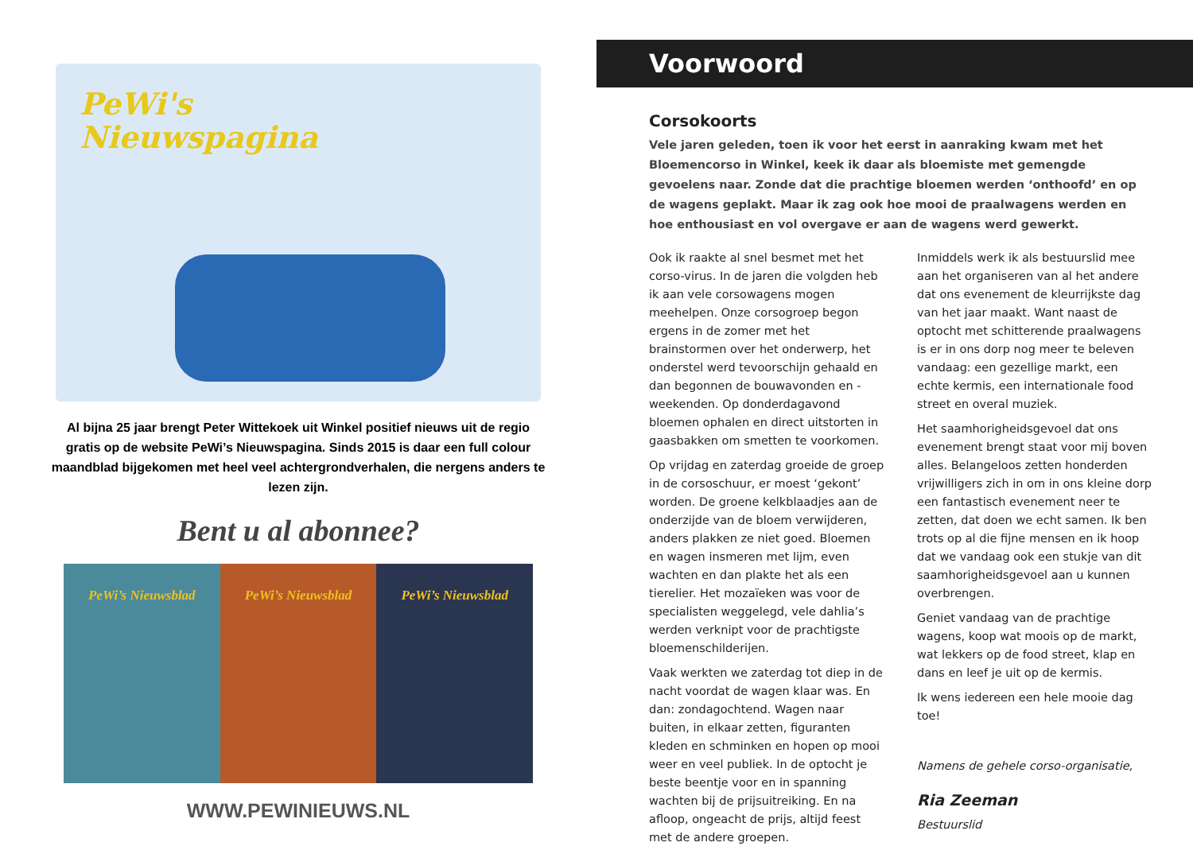PeWi's
Nieuwspagina
Al bijna 25 jaar brengt Peter Wittekoek uit Winkel positief nieuws uit de regio gratis op de website PeWi’s Nieuwspagina. Sinds 2015 is daar een full colour maandblad bijgekomen met heel veel achtergrondverhalen, die nergens anders te lezen zijn.
Bent u al abonnee?
PeWi’s Nieuwsblad PeWi’s Nieuwsblad PeWi’s Nieuwsblad
WWW.PEWINIEUWS.NL
Voorwoord
Corsokoorts
Vele jaren geleden, toen ik voor het eerst in aanraking kwam met het Bloemencorso in Winkel, keek ik daar als bloemiste met gemengde gevoelens naar. Zonde dat die prachtige bloemen werden ‘onthoofd’ en op de wagens geplakt. Maar ik zag ook hoe mooi de praalwagens werden en hoe enthousiast en vol overgave er aan de wagens werd gewerkt.
Ook ik raakte al snel besmet met het corso-virus. In de jaren die volgden heb ik aan vele corsowagens mogen meehelpen. Onze corsogroep begon ergens in de zomer met het brainstormen over het onderwerp, het onderstel werd tevoorschijn gehaald en dan begonnen de bouwavonden en -weekenden. Op donderdagavond bloemen ophalen en direct uitstorten in gaasbakken om smetten te voorkomen.
Op vrijdag en zaterdag groeide de groep in de corsoschuur, er moest ‘gekont’ worden. De groene kelkblaadjes aan de onderzijde van de bloem verwijderen, anders plakken ze niet goed. Bloemen en wagen insmeren met lijm, even wachten en dan plakte het als een tierelier. Het mozaïeken was voor de specialisten weggelegd, vele dahlia’s werden verknipt voor de prachtigste bloemenschilderijen.
Vaak werkten we zaterdag tot diep in de nacht voordat de wagen klaar was. En dan: zondagochtend. Wagen naar buiten, in elkaar zetten, figuranten kleden en schminken en hopen op mooi weer en veel publiek. In de optocht je beste beentje voor en in spanning wachten bij de prijsuitreiking. En na afloop, ongeacht de prijs, altijd feest met de andere groepen.
Inmiddels werk ik als bestuurslid mee aan het organiseren van al het andere dat ons evenement de kleurrijkste dag van het jaar maakt. Want naast de optocht met schitterende praalwagens is er in ons dorp nog meer te beleven vandaag: een gezellige markt, een echte kermis, een internationale food street en overal muziek.
Het saamhorigheidsgevoel dat ons evenement brengt staat voor mij boven alles. Belangeloos zetten honderden vrijwilligers zich in om in ons kleine dorp een fantastisch evenement neer te zetten, dat doen we echt samen. Ik ben trots op al die fijne mensen en ik hoop dat we vandaag ook een stukje van dit saamhorigheidsgevoel aan u kunnen overbrengen.
Geniet vandaag van de prachtige wagens, koop wat moois op de markt, wat lekkers op de food street, klap en dans en leef je uit op de kermis.
Ik wens iedereen een hele mooie dag toe!
Namens de gehele corso-organisatie,
Ria Zeeman
Bestuurslid